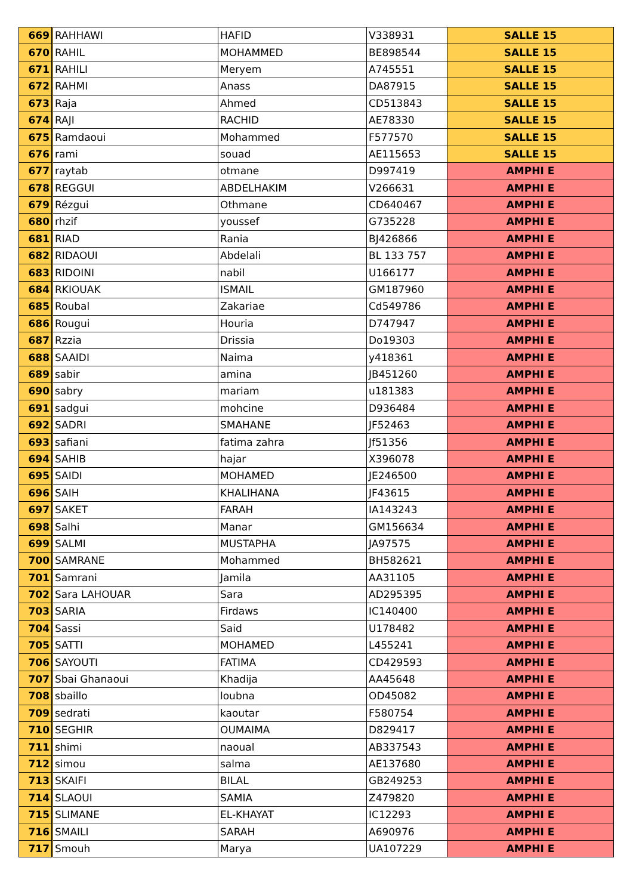| 669 | RAHHAWI | HAFID | V338931 | SALLE 15 |
| 670 | RAHIL | MOHAMMED | BE898544 | SALLE 15 |
| 671 | RAHILI | Meryem | A745551 | SALLE 15 |
| 672 | RAHMI | Anass | DA87915 | SALLE 15 |
| 673 | Raja | Ahmed | CD513843 | SALLE 15 |
| 674 | RAJI | RACHID | AE78330 | SALLE 15 |
| 675 | Ramdaoui | Mohammed | F577570 | SALLE 15 |
| 676 | rami | souad | AE115653 | SALLE 15 |
| 677 | raytab | otmane | D997419 | AMPHI E |
| 678 | REGGUI | ABDELHAKIM | V266631 | AMPHI E |
| 679 | Rézgui | Othmane | CD640467 | AMPHI E |
| 680 | rhzif | youssef | G735228 | AMPHI E |
| 681 | RIAD | Rania | BJ426866 | AMPHI E |
| 682 | RIDAOUI | Abdelali | BL 133 757 | AMPHI E |
| 683 | RIDOINI | nabil | U166177 | AMPHI E |
| 684 | RKIOUAK | ISMAIL | GM187960 | AMPHI E |
| 685 | Roubal | Zakariae | Cd549786 | AMPHI E |
| 686 | Rougui | Houria | D747947 | AMPHI E |
| 687 | Rzzia | Drissia | Do19303 | AMPHI E |
| 688 | SAAIDI | Naima | y418361 | AMPHI E |
| 689 | sabir | amina | JB451260 | AMPHI E |
| 690 | sabry | mariam | u181383 | AMPHI E |
| 691 | sadgui | mohcine | D936484 | AMPHI E |
| 692 | SADRI | SMAHANE | JF52463 | AMPHI E |
| 693 | safiani | fatima zahra | Jf51356 | AMPHI E |
| 694 | SAHIB | hajar | X396078 | AMPHI E |
| 695 | SAIDI | MOHAMED | JE246500 | AMPHI E |
| 696 | SAIH | KHALIHANA | JF43615 | AMPHI E |
| 697 | SAKET | FARAH | IA143243 | AMPHI E |
| 698 | Salhi | Manar | GM156634 | AMPHI E |
| 699 | SALMI | MUSTAPHA | JA97575 | AMPHI E |
| 700 | SAMRANE | Mohammed | BH582621 | AMPHI E |
| 701 | Samrani | Jamila | AA31105 | AMPHI E |
| 702 | Sara LAHOUAR | Sara | AD295395 | AMPHI E |
| 703 | SARIA | Firdaws | IC140400 | AMPHI E |
| 704 | Sassi | Said | U178482 | AMPHI E |
| 705 | SATTI | MOHAMED | L455241 | AMPHI E |
| 706 | SAYOUTI | FATIMA | CD429593 | AMPHI E |
| 707 | Sbai Ghanaoui | Khadija | AA45648 | AMPHI E |
| 708 | sbaillo | loubna | OD45082 | AMPHI E |
| 709 | sedrati | kaoutar | F580754 | AMPHI E |
| 710 | SEGHIR | OUMAIMA | D829417 | AMPHI E |
| 711 | shimi | naoual | AB337543 | AMPHI E |
| 712 | simou | salma | AE137680 | AMPHI E |
| 713 | SKAIFI | BILAL | GB249253 | AMPHI E |
| 714 | SLAOUI | SAMIA | Z479820 | AMPHI E |
| 715 | SLIMANE | EL-KHAYAT | IC12293 | AMPHI E |
| 716 | SMAILI | SARAH | A690976 | AMPHI E |
| 717 | Smouh | Marya | UA107229 | AMPHI E |